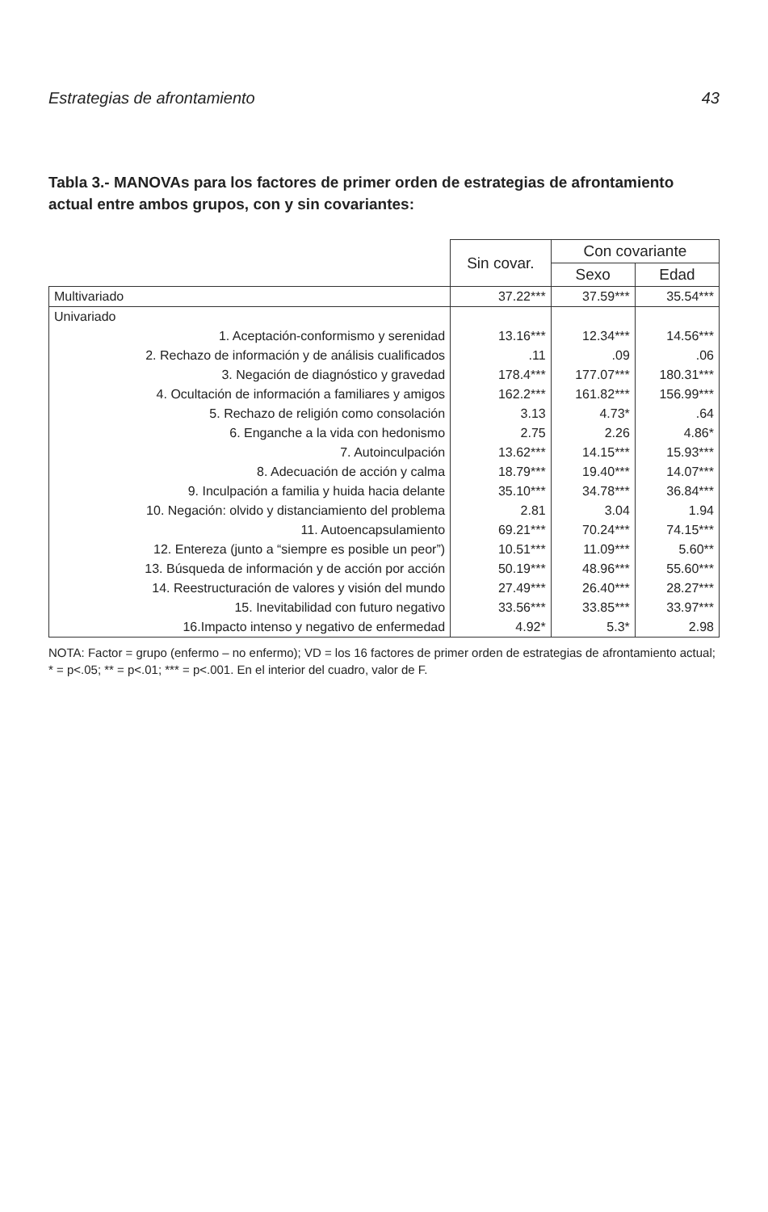Estrategias de afrontamiento 43
Tabla 3.- MANOVAs para los factores de primer orden de estrategias de afrontamiento actual entre ambos grupos, con y sin covariantes:
| | Sin covar. | Con covariante | |
| --- | --- | --- | --- |
| | | Sexo | Edad |
| Multivariado | 37.22*** | 37.59*** | 35.54*** |
| Univariado | | | |
| 1. Aceptación-conformismo y serenidad | 13.16*** | 12.34*** | 14.56*** |
| 2. Rechazo de información y de análisis cualificados | .11 | .09 | .06 |
| 3. Negación de diagnóstico y gravedad | 178.4*** | 177.07*** | 180.31*** |
| 4. Ocultación de información a familiares y amigos | 162.2*** | 161.82*** | 156.99*** |
| 5. Rechazo de religión como consolación | 3.13 | 4.73* | .64 |
| 6. Enganche a la vida con hedonismo | 2.75 | 2.26 | 4.86* |
| 7. Autoinculpación | 13.62*** | 14.15*** | 15.93*** |
| 8. Adecuación de acción y calma | 18.79*** | 19.40*** | 14.07*** |
| 9. Inculpación a familia y huida hacia delante | 35.10*** | 34.78*** | 36.84*** |
| 10. Negación: olvido y distanciamiento del problema | 2.81 | 3.04 | 1.94 |
| 11. Autoencapsulamiento | 69.21*** | 70.24*** | 74.15*** |
| 12. Entereza (junto a “siempre es posible un peor”) | 10.51*** | 11.09*** | 5.60** |
| 13. Búsqueda de información y de acción por acción | 50.19*** | 48.96*** | 55.60*** |
| 14. Reestructuración de valores y visión del mundo | 27.49*** | 26.40*** | 28.27*** |
| 15. Inevitabilidad con futuro negativo | 33.56*** | 33.85*** | 33.97*** |
| 16.Impacto intenso y negativo de enfermedad | 4.92* | 5.3* | 2.98 |
NOTA: Factor = grupo (enfermo – no enfermo); VD = los 16 factores de primer orden de estrategias de afrontamiento actual; * = p<.05; ** = p<.01; *** = p<.001. En el interior del cuadro, valor de F.